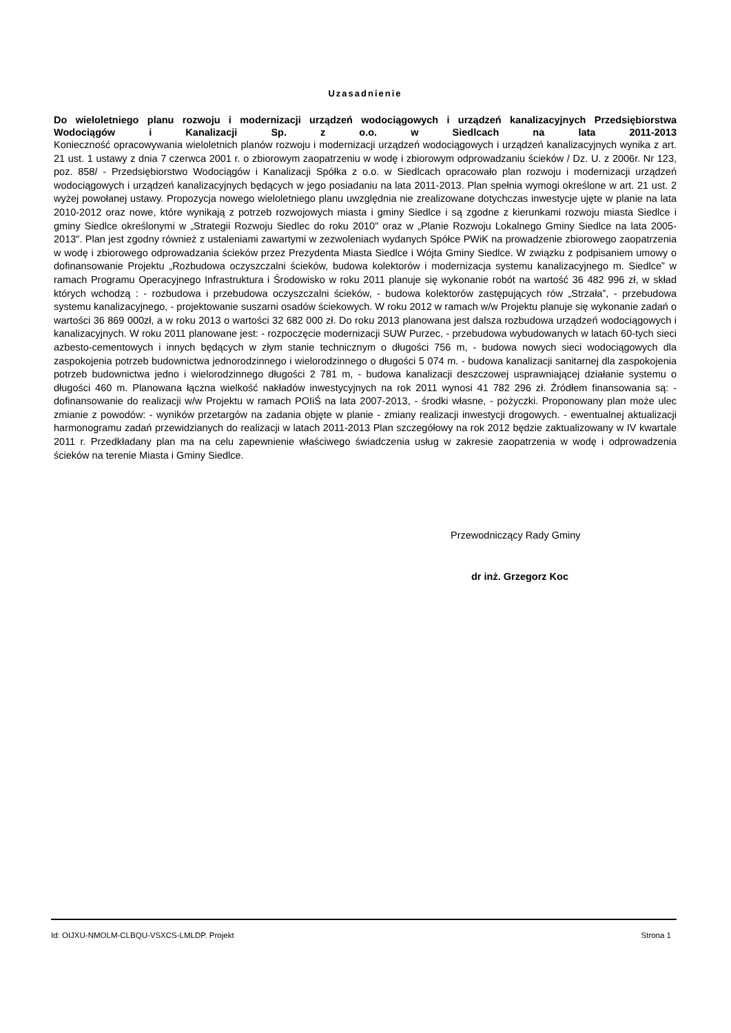Uzasadnienie
Do wieloletniego planu rozwoju i modernizacji urządzeń wodociągowych i urządzeń kanalizacyjnych Przedsiębiorstwa Wodociągów i Kanalizacji Sp. z o.o. w Siedlcach na lata 2011-2013
Konieczność opracowywania wieloletnich planów rozwoju i modernizacji urządzeń wodociągowych i urządzeń kanalizacyjnych wynika z art. 21 ust. 1 ustawy z dnia 7 czerwca 2001 r. o zbiorowym zaopatrzeniu w wodę i zbiorowym odprowadzaniu ścieków / Dz. U. z 2006r. Nr 123, poz. 858/ - Przedsiębiorstwo Wodociągów i Kanalizacji Spółka z o.o. w Siedlcach opracowało plan rozwoju i modernizacji urządzeń wodociągowych i urządzeń kanalizacyjnych będących w jego posiadaniu na lata 2011-2013. Plan spełnia wymogi określone w art. 21 ust. 2 wyżej powołanej ustawy. Propozycja nowego wieloletniego planu uwzględnia nie zrealizowane dotychczas inwestycje ujęte w planie na lata 2010-2012 oraz nowe, które wynikają z potrzeb rozwojowych miasta i gminy Siedlce i są zgodne z kierunkami rozwoju miasta Siedlce i gminy Siedlce określonymi w „Strategii Rozwoju Siedlec do roku 2010" oraz w „Planie Rozwoju Lokalnego Gminy Siedlce na lata 2005-2013". Plan jest zgodny również z ustaleniami zawartymi w zezwoleniach wydanych Spółce PWiK na prowadzenie zbiorowego zaopatrzenia w wodę i zbiorowego odprowadzania ścieków przez Prezydenta Miasta Siedlce i Wójta Gminy Siedlce. W związku z podpisaniem umowy o dofinansowanie Projektu „Rozbudowa oczyszczalni ścieków, budowa kolektorów i modernizacja systemu kanalizacyjnego m. Siedlce” w ramach Programu Operacyjnego Infrastruktura i Środowisko w roku 2011 planuje się wykonanie robót na wartość 36 482 996 zł, w skład których wchodzą : - rozbudowa i przebudowa oczyszczalni ścieków, - budowa kolektorów zastępujących rów „Strzała”, - przebudowa systemu kanalizacyjnego, - projektowanie suszarni osadów ściekowych. W roku 2012 w ramach w/w Projektu planuje się wykonanie zadań o wartości 36 869 000zł, a w roku 2013 o wartości 32 682 000 zł. Do roku 2013 planowana jest dalsza rozbudowa urządzeń wodociągowych i kanalizacyjnych. W roku 2011 planowane jest: - rozpoczęcie modernizacji SUW Purzec, - przebudowa wybudowanych w latach 60-tych sieci azbesto-cementowych i innych będących w złym stanie technicznym o długości 756 m, - budowa nowych sieci wodociągowych dla zaspokojenia potrzeb budownictwa jednorodzinnego i wielorodzinnego o długości 5 074 m. - budowa kanalizacji sanitarnej dla zaspokojenia potrzeb budownictwa jedno i wielorodzinnego długości 2 781 m, - budowa kanalizacji deszczowej usprawniającej działanie systemu o długości 460 m. Planowana łączna wielkość nakładów inwestycyjnych na rok 2011 wynosi 41 782 296 zł. Źródłem finansowania są: - dofinansowanie do realizacji w/w Projektu w ramach POIiŚ na lata 2007-2013, - środki własne, - pożyczki. Proponowany plan może ulec zmianie z powodów: - wyników przetargów na zadania objęte w planie - zmiany realizacji inwestycji drogowych. - ewentualnej aktualizacji harmonogramu zadań przewidzianych do realizacji w latach 2011-2013 Plan szczegółowy na rok 2012 będzie zaktualizowany w IV kwartale 2011 r. Przedkładany plan ma na celu zapewnienie właściwego świadczenia usług w zakresie zaopatrzenia w wodę i odprowadzenia ścieków na terenie Miasta i Gminy Siedlce.
Przewodniczący Rady Gminy
dr inż. Grzegorz Koc
Id: OIJXU-NMOLM-CLBQU-VSXCS-LMLDP. Projekt Strona 1